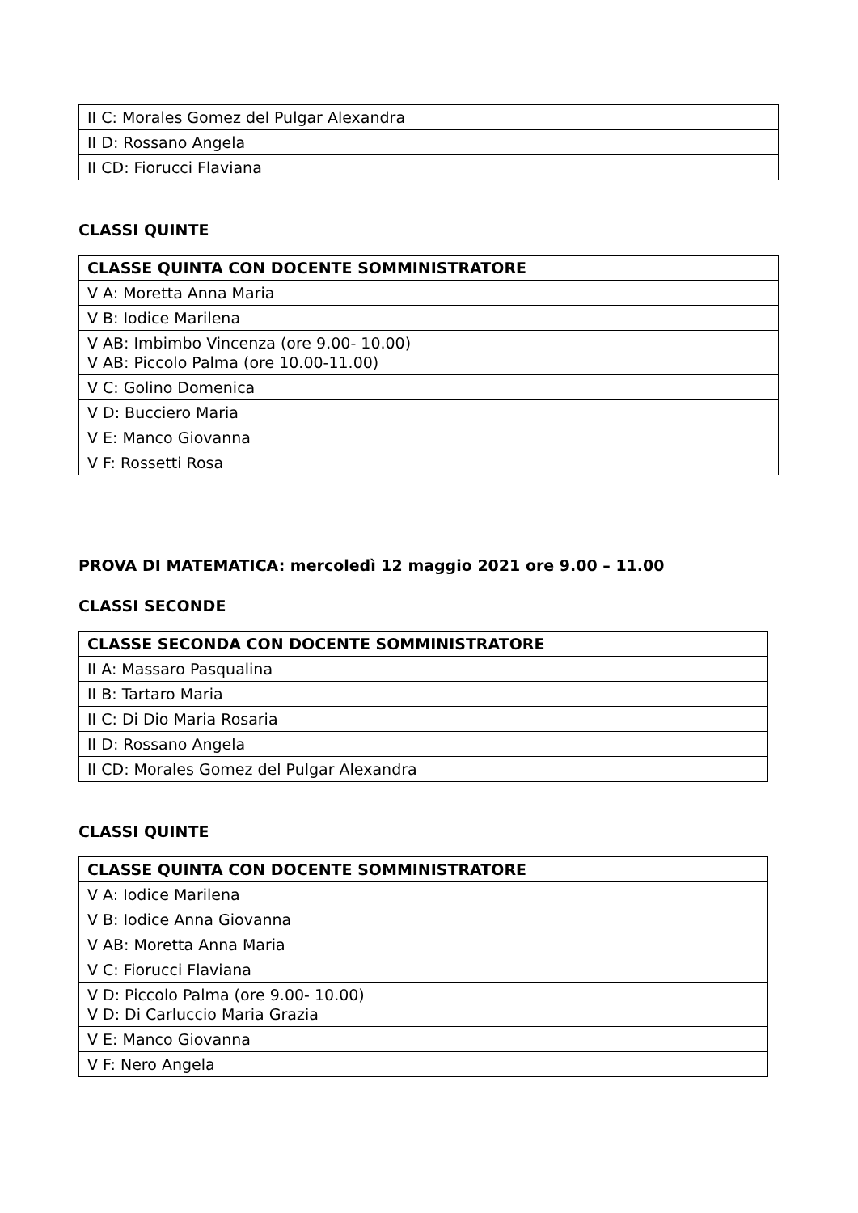| II C: Morales Gomez del Pulgar Alexandra |
| II D: Rossano Angela |
| II CD: Fiorucci Flaviana |
CLASSI QUINTE
| CLASSE QUINTA CON DOCENTE SOMMINISTRATORE |
| --- |
| V A: Moretta Anna Maria |
| V B: Iodice Marilena |
| V AB: Imbimbo Vincenza (ore 9.00- 10.00) V AB: Piccolo Palma (ore 10.00-11.00) |
| V C: Golino Domenica |
| V D: Bucciero Maria |
| V E: Manco Giovanna |
| V F: Rossetti Rosa |
PROVA DI MATEMATICA: mercoledì 12 maggio 2021 ore 9.00 – 11.00
CLASSI SECONDE
| CLASSE SECONDA CON DOCENTE SOMMINISTRATORE |
| --- |
| II A: Massaro Pasqualina |
| II B: Tartaro Maria |
| II C: Di Dio Maria Rosaria |
| II D: Rossano Angela |
| II CD: Morales Gomez del Pulgar Alexandra |
CLASSI QUINTE
| CLASSE QUINTA CON DOCENTE SOMMINISTRATORE |
| --- |
| V A: Iodice Marilena |
| V B: Iodice Anna Giovanna |
| V AB: Moretta Anna Maria |
| V C: Fiorucci Flaviana |
| V D: Piccolo Palma (ore 9.00- 10.00) V D: Di Carluccio Maria Grazia |
| V E: Manco Giovanna |
| V F: Nero Angela |